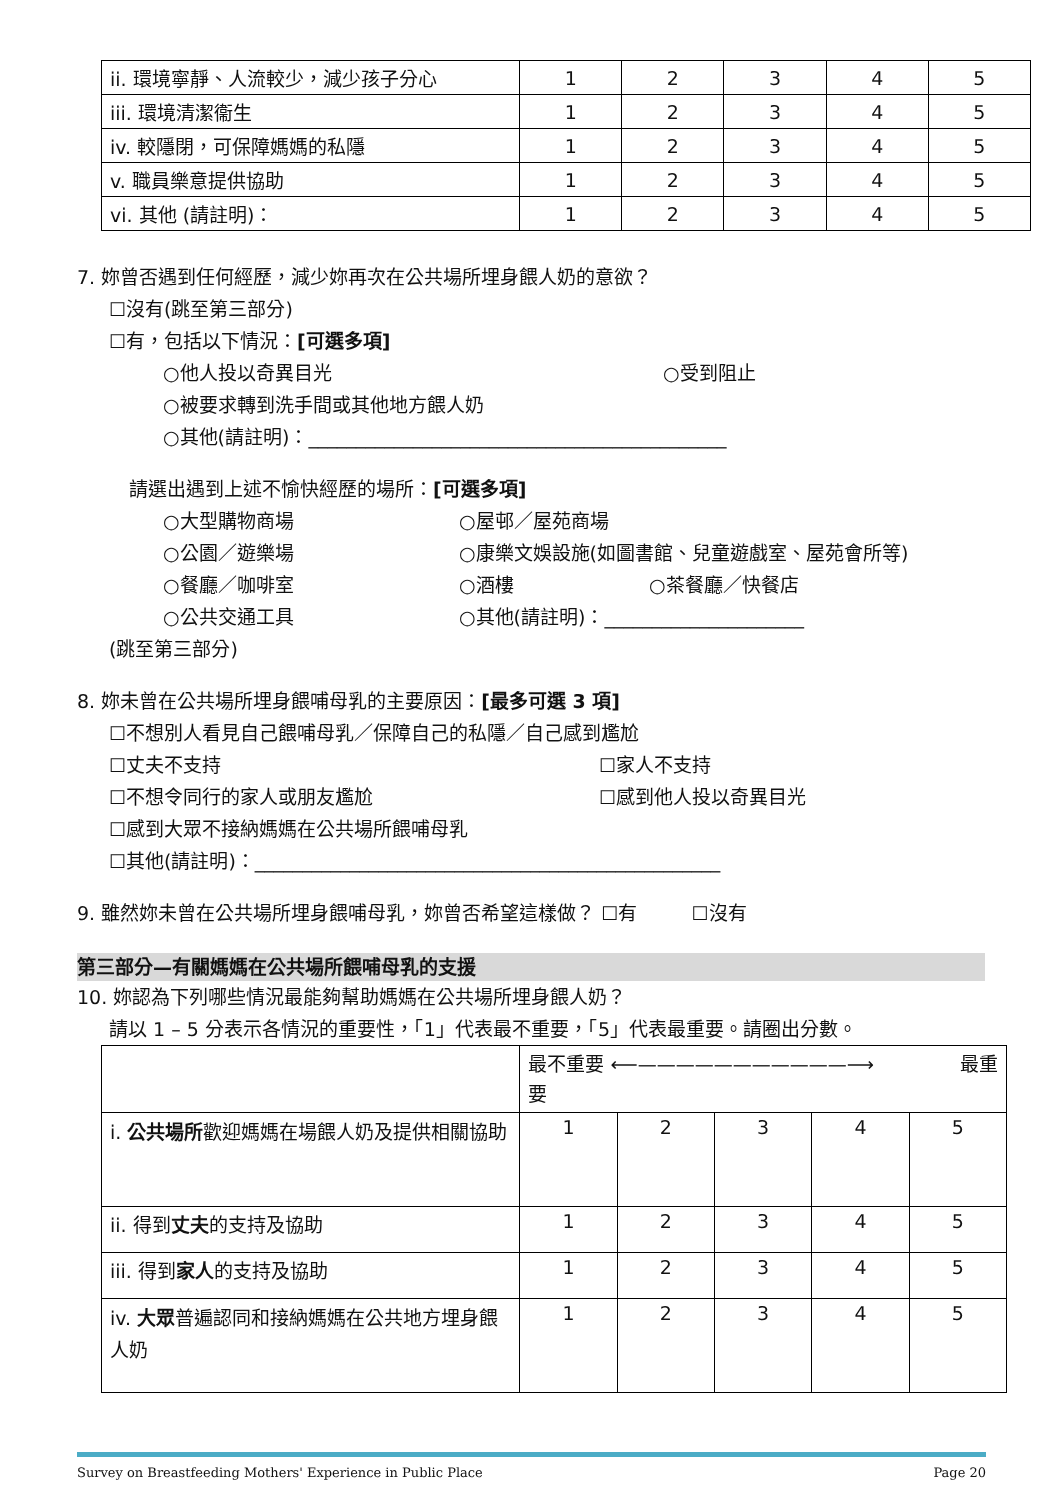| ii. 環境寧靜、人流較少，減少孩子分心 | 1 | 2 | 3 | 4 | 5 |
| iii. 環境清潔衞生 | 1 | 2 | 3 | 4 | 5 |
| iv. 較隱閉，可保障媽媽的私隱 | 1 | 2 | 3 | 4 | 5 |
| v. 職員樂意提供協助 | 1 | 2 | 3 | 4 | 5 |
| vi. 其他 (請註明)： | 1 | 2 | 3 | 4 | 5 |
7. 妳曾否遇到任何經歷，減少妳再次在公共場所埋身餵人奶的意欲？
☐沒有(跳至第三部分)
☐有，包括以下情況：[可選多項]
○他人投以奇異目光 ○受到阻止
○被要求轉到洗手間或其他地方餵人奶
○其他(請註明)：____________________________________________
請選出遇到上述不愉快經歷的場所：[可選多項]
○大型購物商場 ○屋邨／屋苑商場
○公園／遊樂場 ○康樂文娛設施(如圖書館、兒童遊戲室、屋苑會所等)
○餐廳／咖啡室 ○酒樓 ○茶餐廳／快餐店
○公共交通工具 ○其他(請註明)：_____________________
(跳至第三部分)
8. 妳未曾在公共場所埋身餵哺母乳的主要原因：[最多可選 3 項]
☐不想別人看見自己餵哺母乳／保障自己的私隱／自己感到尷尬
☐丈夫不支持 ☐家人不支持
☐不想令同行的家人或朋友尷尬 ☐感到他人投以奇異目光
☐感到大眾不接納媽媽在公共場所餵哺母乳
☐其他(請註明)：_________________________________________________
9. 雖然妳未曾在公共場所埋身餵哺母乳，妳曾否希望這樣做？ ☐有 ☐沒有
第三部分—有關媽媽在公共場所餵哺母乳的支援
10. 妳認為下列哪些情況最能夠幫助媽媽在公共場所埋身餵人奶？
請以 1 – 5 分表示各情況的重要性，「1」代表最不重要，「5」代表最重要。請圈出分數。
| | 最不重要 ⟵———————————⟶ 最重 要 | | | | |
| i. 公共場所 歡迎媽媽在場餵人奶及提供相關協助 | 1 | 2 | 3 | 4 | 5 |
| ii. 得到 丈夫 的支持及協助 | 1 | 2 | 3 | 4 | 5 |
| iii. 得到 家人 的支持及協助 | 1 | 2 | 3 | 4 | 5 |
| iv. 大眾 普遍認同和接納媽媽在公共地方埋身餵人奶 | 1 | 2 | 3 | 4 | 5 |
Survey on Breastfeeding Mothers' Experience in Public Place Page 20